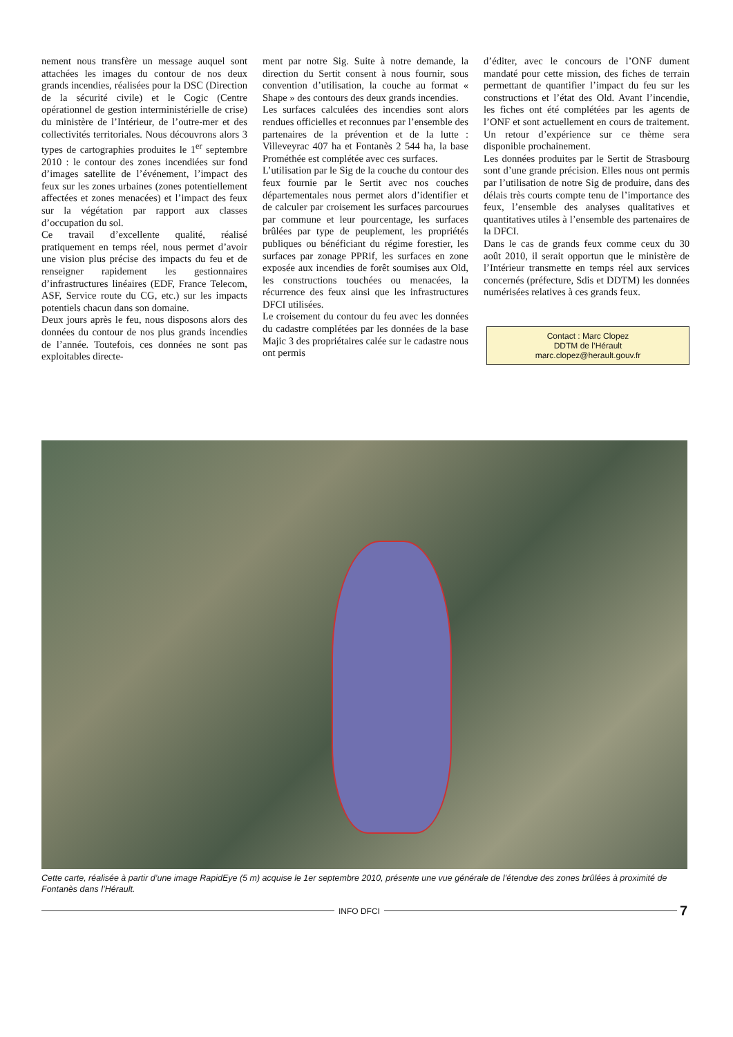nement nous transfère un message auquel sont attachées les images du contour de nos deux grands incendies, réalisées pour la DSC (Direction de la sécurité civile) et le Cogic (Centre opérationnel de gestion interministérielle de crise) du ministère de l’Intérieur, de l’outre-mer et des collectivités territoriales. Nous découvrons alors 3 types de cartographies produites le 1<sup>er</sup> septembre 2010 : le contour des zones incendiées sur fond d’images satellite de l’événement, l’impact des feux sur les zones urbaines (zones potentiellement affectées et zones menacées) et l’impact des feux sur la végétation par rapport aux classes d’occupation du sol.
Ce travail d’excellente qualité, réalisé pratiquement en temps réel, nous permet d’avoir une vision plus précise des impacts du feu et de renseigner rapidement les gestionnaires d’infrastructures linéaires (EDF, France Telecom, ASF, Service route du CG, etc.) sur les impacts potentiels chacun dans son domaine.
Deux jours après le feu, nous disposons alors des données du contour de nos plus grands incendies de l’année. Toutefois, ces données ne sont pas exploitables directe-
ment par notre Sig. Suite à notre demande, la direction du Sertit consent à nous fournir, sous convention d’utilisation, la couche au format « Shape » des contours des deux grands incendies.
Les surfaces calculées des incendies sont alors rendues officielles et reconnues par l’ensemble des partenaires de la prévention et de la lutte : Villeveyrac 407 ha et Fontanès 2 544 ha, la base Prométhée est complétée avec ces surfaces.
L’utilisation par le Sig de la couche du contour des feux fournie par le Sertit avec nos couches départementales nous permet alors d’identifier et de calculer par croisement les surfaces parcourues par commune et leur pourcentage, les surfaces brûlées par type de peuplement, les propriétés publiques ou bénéficiant du régime forestier, les surfaces par zonage PPRif, les surfaces en zone exposée aux incendies de forêt soumises aux Old, les constructions touchées ou menacées, la récurrence des feux ainsi que les infrastructures DFCI utilisées.
Le croisement du contour du feu avec les données du cadastre complétées par les données de la base Majic 3 des propriétaires calée sur le cadastre nous ont permis
d’éditer, avec le concours de l’ONF dument mandaté pour cette mission, des fiches de terrain permettant de quantifier l’impact du feu sur les constructions et l’état des Old. Avant l’incendie, les fiches ont été complétées par les agents de l’ONF et sont actuellement en cours de traitement. Un retour d’expérience sur ce thème sera disponible prochainement.
Les données produites par le Sertit de Strasbourg sont d’une grande précision. Elles nous ont permis par l’utilisation de notre Sig de produire, dans des délais très courts compte tenu de l’importance des feux, l’ensemble des analyses qualitatives et quantitatives utiles à l’ensemble des partenaires de la DFCI.
Dans le cas de grands feux comme ceux du 30 août 2010, il serait opportun que le ministère de l’Intérieur transmette en temps réel aux services concernés (préfecture, Sdis et DDTM) les données numérisées relatives à ces grands feux.
Contact : Marc Clopez
DDTM de l’Hérault
marc.clopez@herault.gouv.fr
Cette carte, réalisée à partir d’une image RapidEye (5 m) acquise le 1er septembre 2010, présente une vue générale de l’étendue des zones brûlées à proximité de Fontanès dans l’Hérault.
INFO DFCI
7